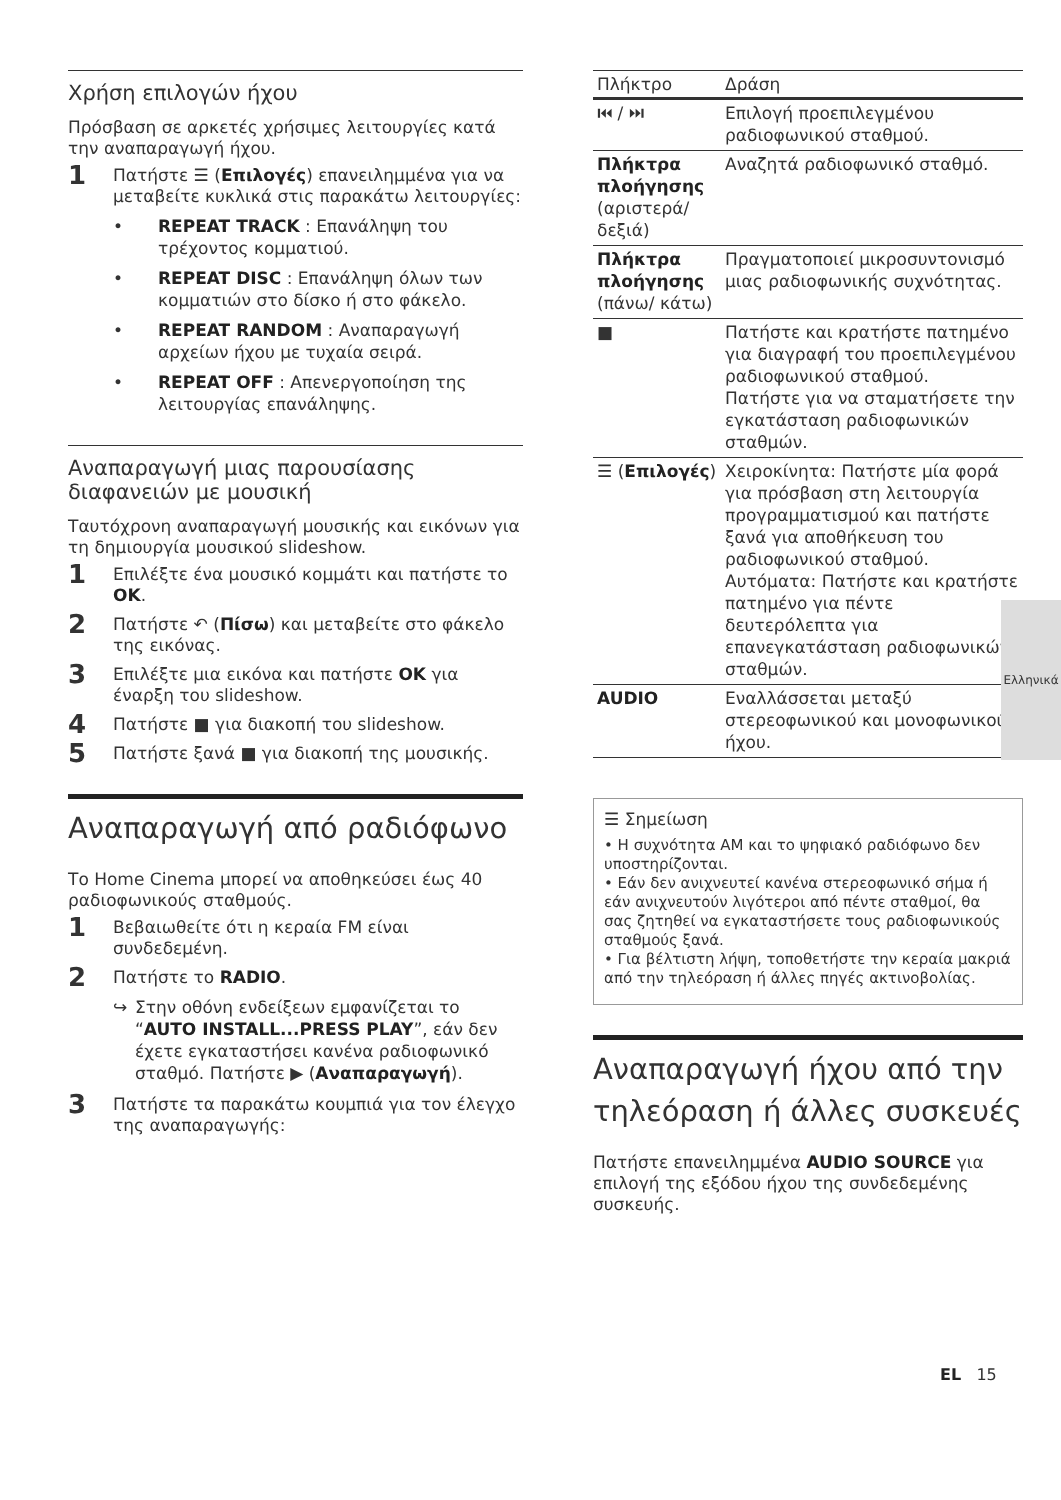Χρήση επιλογών ήχου
Πρόσβαση σε αρκετές χρήσιμες λειτουργίες κατά την αναπαραγωγή ήχου.
1 Πατήστε ☰ (Επιλογές) επανειλημμένα για να μεταβείτε κυκλικά στις παρακάτω λειτουργίες:
• REPEAT TRACK : Επανάληψη του τρέχοντος κομματιού.
• REPEAT DISC : Επανάληψη όλων των κομματιών στο δίσκο ή στο φάκελο.
• REPEAT RANDOM : Αναπαραγωγή αρχείων ήχου με τυχαία σειρά.
• REPEAT OFF : Απενεργοποίηση της λειτουργίας επανάληψης.
Αναπαραγωγή μιας παρουσίασης διαφανειών με μουσική
Ταυτόχρονη αναπαραγωγή μουσικής και εικόνων για τη δημιουργία μουσικού slideshow.
1 Επιλέξτε ένα μουσικό κομμάτι και πατήστε το OK.
2 Πατήστε ↶ (Πίσω) και μεταβείτε στο φάκελο της εικόνας.
3 Επιλέξτε μια εικόνα και πατήστε OK για έναρξη του slideshow.
4 Πατήστε ■ για διακοπή του slideshow.
5 Πατήστε ξανά ■ για διακοπή της μουσικής.
Αναπαραγωγή από ραδιόφωνο
Το Home Cinema μπορεί να αποθηκεύσει έως 40 ραδιοφωνικούς σταθμούς.
1 Βεβαιωθείτε ότι η κεραία FM είναι συνδεδεμένη.
2 Πατήστε το RADIO.
↪ Στην οθόνη ενδείξεων εμφανίζεται το “AUTO INSTALL...PRESS PLAY”, εάν δεν έχετε εγκαταστήσει κανένα ραδιοφωνικό σταθμό. Πατήστε ▶ (Αναπαραγωγή).
3 Πατήστε τα παρακάτω κουμπιά για τον έλεγχο της αναπαραγωγής:
| Πλήκτρο | Δράση |
| --- | --- |
| ⏮ / ⏭ | Επιλογή προεπιλεγμένου ραδιοφωνικού σταθμού. |
| Πλήκτρα πλοήγησης (αριστερά/ δεξιά) | Αναζητά ραδιοφωνικό σταθμό. |
| Πλήκτρα πλοήγησης (πάνω/ κάτω) | Πραγματοποιεί μικροσυντονισμό μιας ραδιοφωνικής συχνότητας. |
| ■ | Πατήστε και κρατήστε πατημένο για διαγραφή του προεπιλεγμένου ραδιοφωνικού σταθμού. Πατήστε για να σταματήσετε την εγκατάσταση ραδιοφωνικών σταθμών. |
| ☰ ( Επιλογές ) | Χειροκίνητα: Πατήστε μία φορά για πρόσβαση στη λειτουργία προγραμματισμού και πατήστε ξανά για αποθήκευση του ραδιοφωνικού σταθμού. Αυτόματα: Πατήστε και κρατήστε πατημένο για πέντε δευτερόλεπτα για επανεγκατάσταση ραδιοφωνικών σταθμών. |
| AUDIO | Εναλλάσσεται μεταξύ στερεοφωνικού και μονοφωνικού ήχου. |
☰ Σημείωση
• Η συχνότητα AM και το ψηφιακό ραδιόφωνο δεν υποστηρίζονται.
• Εάν δεν ανιχνευτεί κανένα στερεοφωνικό σήμα ή εάν ανιχνευτούν λιγότεροι από πέντε σταθμοί, θα σας ζητηθεί να εγκαταστήσετε τους ραδιοφωνικούς σταθμούς ξανά.
• Για βέλτιστη λήψη, τοποθετήστε την κεραία μακριά από την τηλεόραση ή άλλες πηγές ακτινοβολίας.
Αναπαραγωγή ήχου από την τηλεόραση ή άλλες συσκευές
Πατήστε επανειλημμένα AUDIO SOURCE για επιλογή της εξόδου ήχου της συνδεδεμένης συσκευής.
Ελληνικά
EL 15